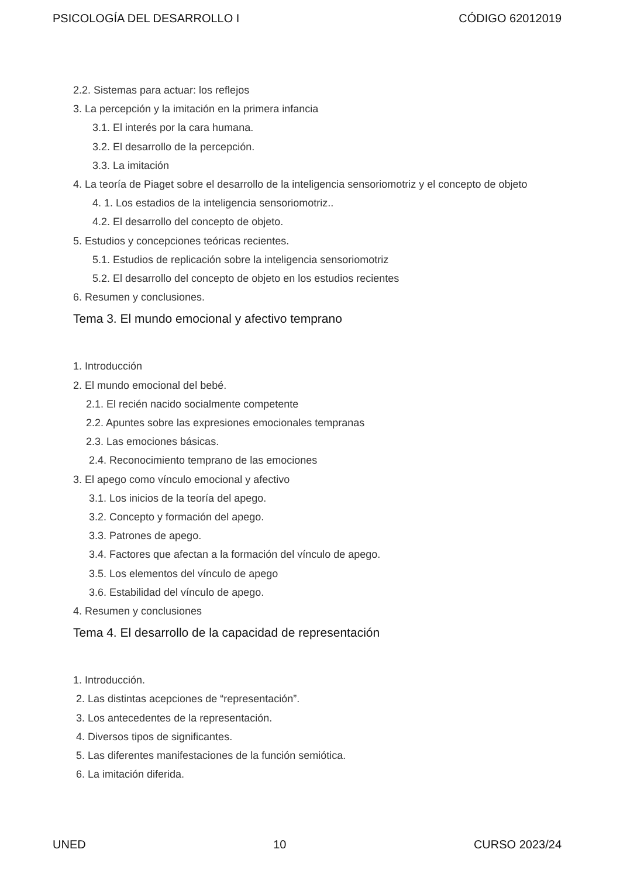PSICOLOGÍA DEL DESARROLLO I CÓDIGO 62012019
2.2. Sistemas para actuar: los reflejos
3. La percepción y la imitación en la primera infancia
3.1. El interés por la cara humana.
3.2. El desarrollo de la percepción.
3.3. La imitación
4. La teoría de Piaget sobre el desarrollo de la inteligencia sensoriomotriz y el concepto de objeto
4. 1. Los estadios de la inteligencia sensoriomotriz..
4.2. El desarrollo del concepto de objeto.
5. Estudios y concepciones teóricas recientes.
5.1. Estudios de replicación sobre la inteligencia sensoriomotriz
5.2. El desarrollo del concepto de objeto en los estudios recientes
6. Resumen y conclusiones.
Tema 3. El mundo emocional y afectivo temprano
1. Introducción
2. El mundo emocional del bebé.
2.1. El recién nacido socialmente competente
2.2. Apuntes sobre las expresiones emocionales tempranas
2.3. Las emociones básicas.
2.4. Reconocimiento temprano de las emociones
3. El apego como vínculo emocional y afectivo
3.1. Los inicios de la teoría del apego.
3.2. Concepto y formación del apego.
3.3. Patrones de apego.
3.4. Factores que afectan a la formación del vínculo de apego.
3.5. Los elementos del vínculo de apego
3.6. Estabilidad del vínculo de apego.
4. Resumen y conclusiones
Tema 4. El desarrollo de la capacidad de representación
1. Introducción.
2. Las distintas acepciones de “representación”.
3. Los antecedentes de la representación.
4. Diversos tipos de significantes.
5. Las diferentes manifestaciones de la función semiótica.
6. La imitación diferida.
UNED 10 CURSO 2023/24